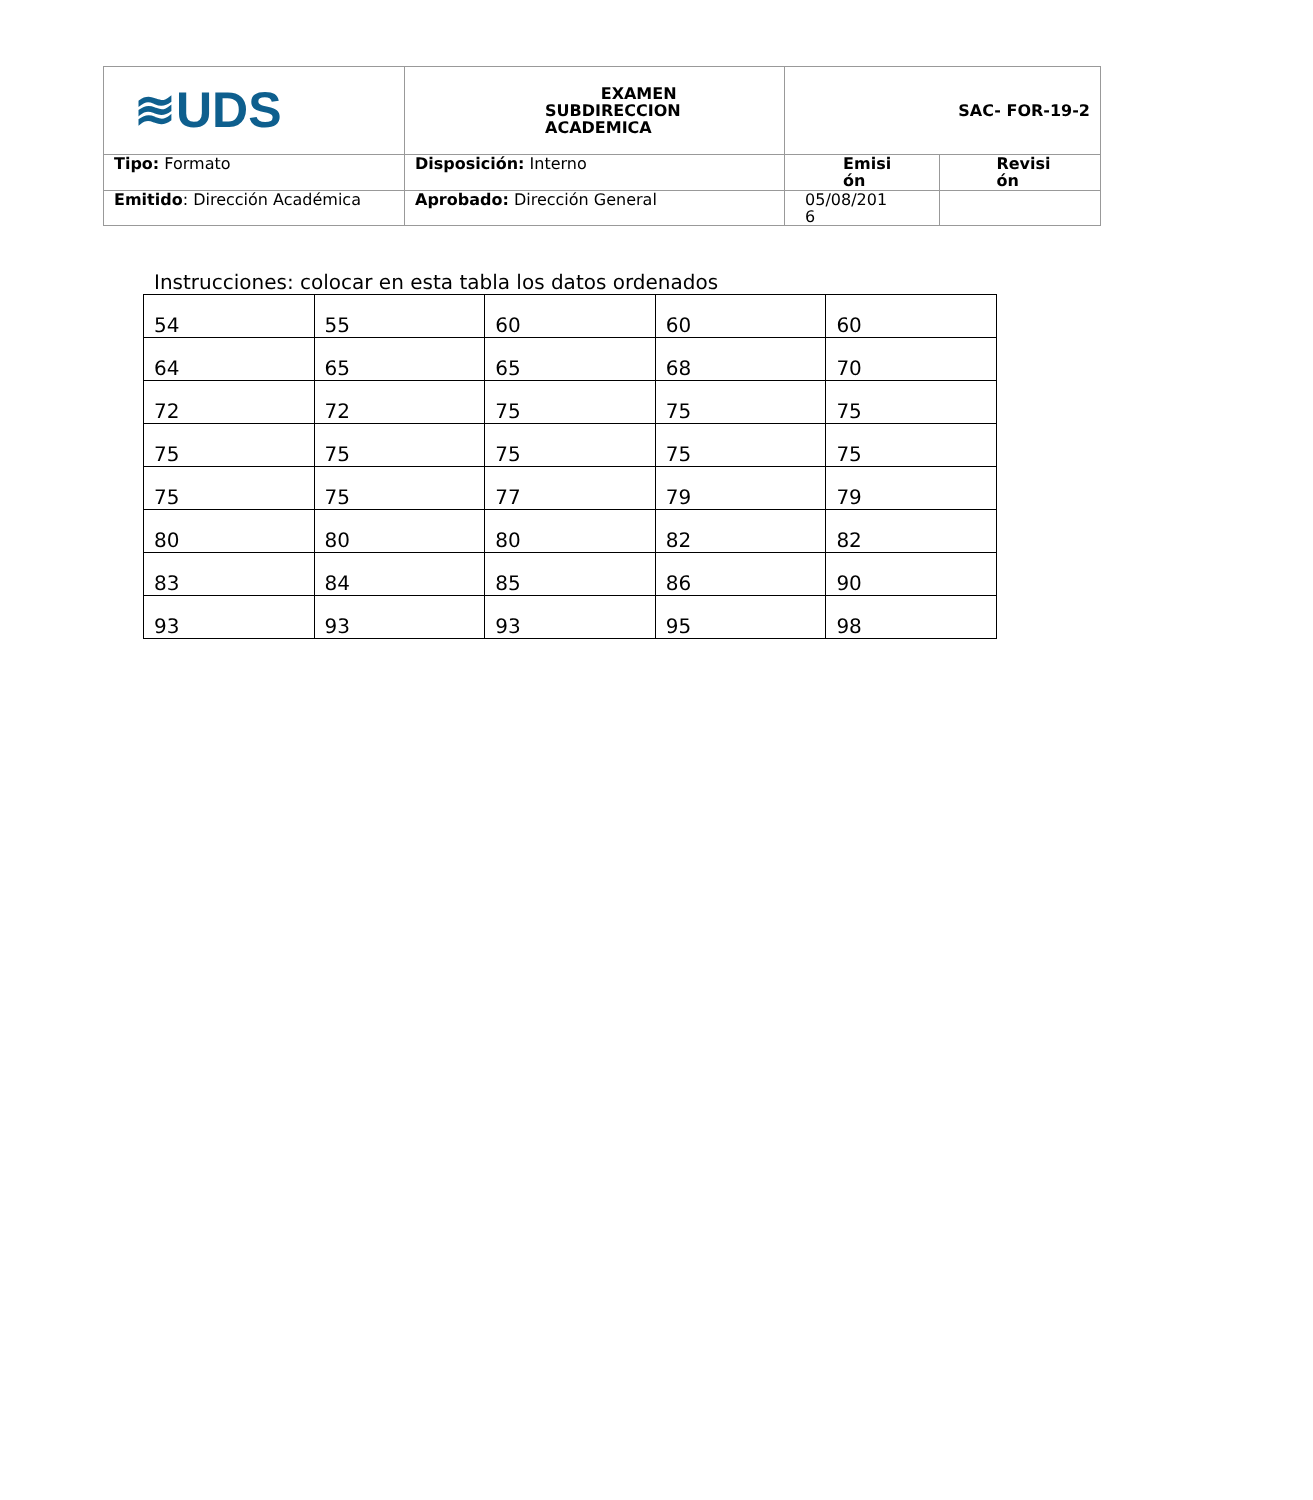| ≋UDS | EXAMEN SUBDIRECCION ACADEMICA | SAC- FOR-19-2 | |
| Tipo: Formato | Disposición: Interno | Emisi ón | Revisi ón |
| Emitido : Dirección Académica | Aprobado: Dirección General | 05/08/201 6 | |
Instrucciones: colocar en esta tabla los datos ordenados
| 54 | 55 | 60 | 60 | 60 |
| 64 | 65 | 65 | 68 | 70 |
| 72 | 72 | 75 | 75 | 75 |
| 75 | 75 | 75 | 75 | 75 |
| 75 | 75 | 77 | 79 | 79 |
| 80 | 80 | 80 | 82 | 82 |
| 83 | 84 | 85 | 86 | 90 |
| 93 | 93 | 93 | 95 | 98 |